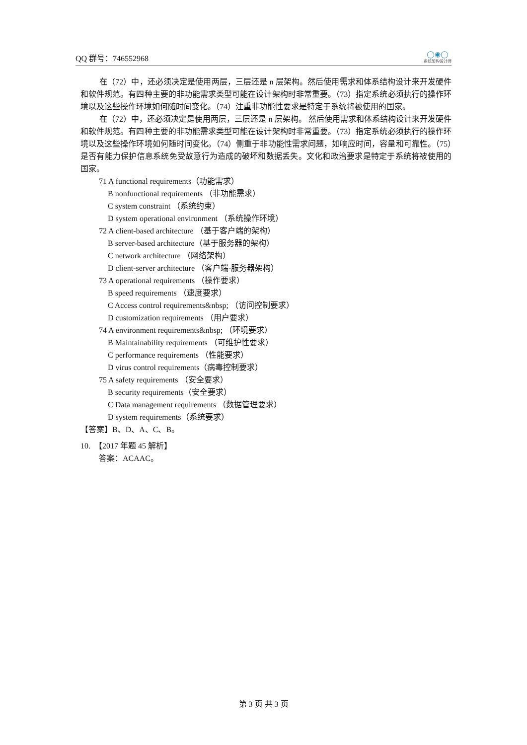QQ 群号：746552968
◯◉◯
系统架构设计师
在（72）中，还必须决定是使用两层，三层还是 n 层架构。然后使用需求和体系结构设计来开发硬件和软件规范。有四种主要的非功能需求类型可能在设计架构时非常重要。（73）指定系统必须执行的操作环境以及这些操作环境如何随时间变化。（74）注重非功能性要求是特定于系统将被使用的国家。
在（72）中，还必须决定是使用两层，三层还是 n 层架构。 然后使用需求和体系结构设计来开发硬件和软件规范。有四种主要的非功能需求类型可能在设计架构时非常重要。（73）指定系统必须执行的操作环境以及这些操作环境如何随时间变化。（74）侧重于非功能性需求问题，如响应时间，容量和可靠性。（75）是否有能力保护信息系统免受故意行为造成的破坏和数据丢失。文化和政治要求是特定于系统将被使用的国家。
71 A functional requirements（功能需求）
B nonfunctional requirements （非功能需求）
C system constraint （系统约束）
D system operational environment （系统操作环境）
72 A client-based architecture （基于客户端的架构）
B server-based architecture（基于服务器的架构）
C network architecture （网络架构）
D client-server architecture （客户端-服务器架构）
73 A operational requirements （操作要求）
B speed requirements （速度要求）
C Access control requirements&nbsp; （访问控制要求）
D customization requirements （用户要求）
74 A environment requirements&nbsp; （环境要求）
B Maintainability requirements （可维护性要求）
C performance requirements （性能要求）
D virus control requirements（病毒控制要求）
75 A safety requirements （安全要求）
B security requirements（安全要求）
C Data management requirements （数据管理要求）
D system requirements（系统要求）
【答案】B、D、A、C、B。
10.　【2017 年题 45 解析】
答案：ACAAC。
第 3 页 共 3 页